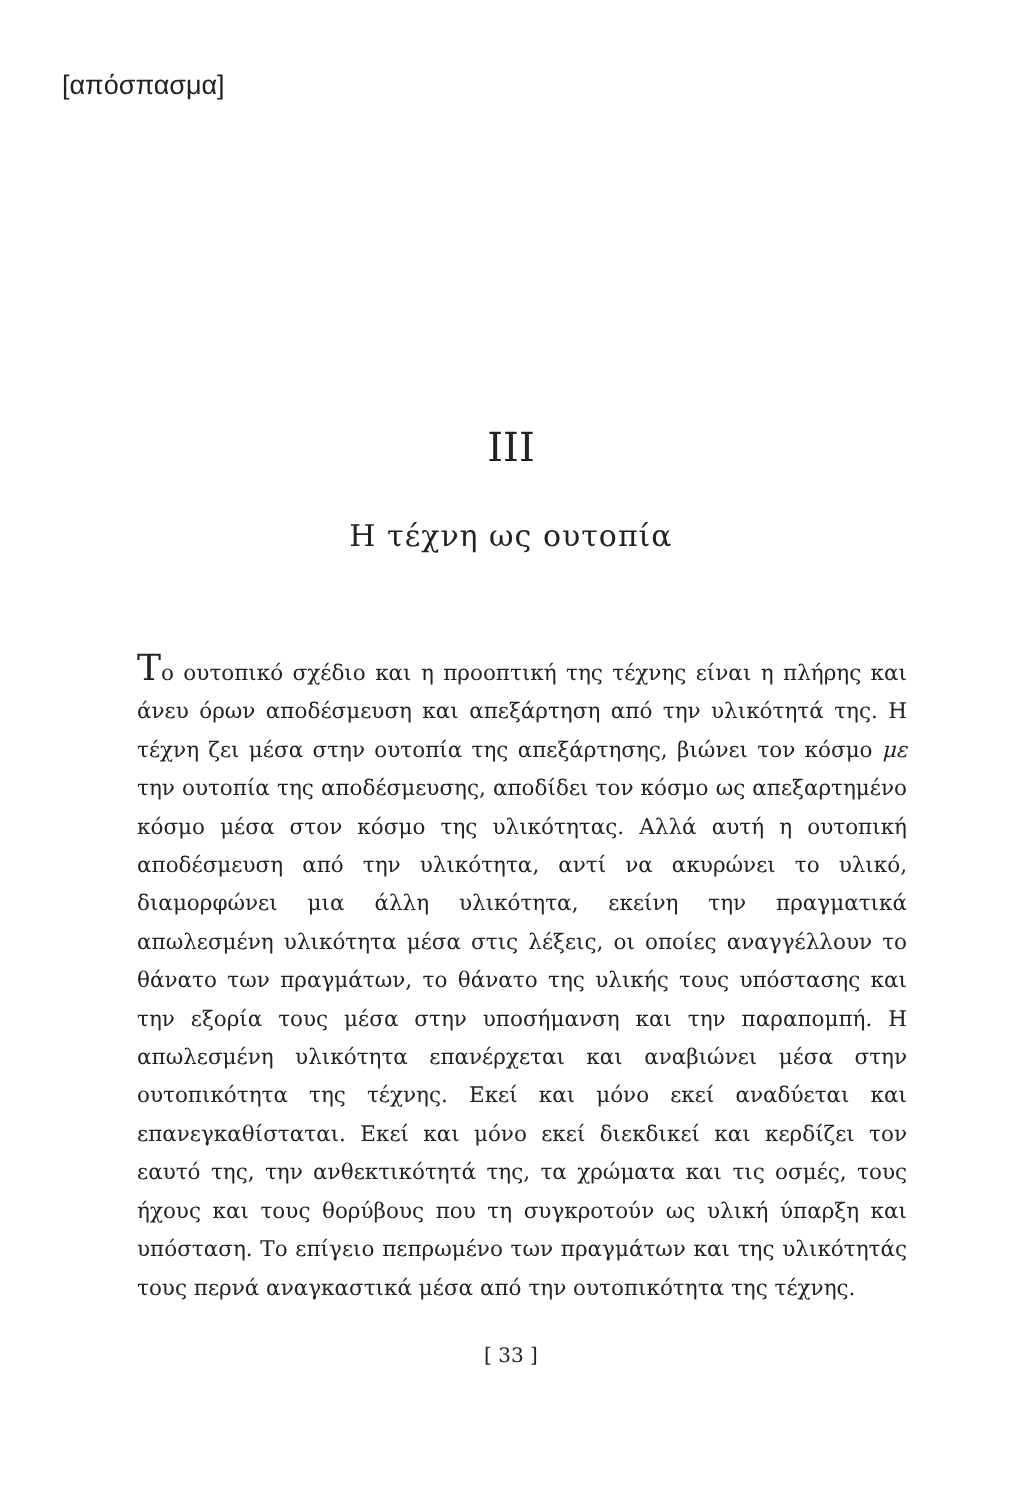[απόσπασμα]
III
Η τέχνη ως ουτοπία
Το ουτοπικό σχέδιο και η προοπτική της τέχνης είναι η πλήρης και άνευ όρων αποδέσμευση και απεξάρτηση από την υλικότητά της. Η τέχνη ζει μέσα στην ουτοπία της απεξάρτησης, βιώνει τον κόσμο με την ουτοπία της αποδέσμευσης, αποδίδει τον κόσμο ως απεξαρτημένο κόσμο μέσα στον κόσμο της υλικότητας. Αλλά αυτή η ουτοπική αποδέσμευση από την υλικότητα, αντί να ακυρώνει το υλικό, διαμορφώνει μια άλλη υλικότητα, εκείνη την πραγματικά απωλεσμένη υλικότητα μέσα στις λέξεις, οι οποίες αναγγέλλουν το θάνατο των πραγμάτων, το θάνατο της υλικής τους υπόστασης και την εξορία τους μέσα στην υποσήμανση και την παραπομπή. Η απωλεσμένη υλικότητα επανέρχεται και αναβιώνει μέσα στην ουτοπικότητα της τέχνης. Εκεί και μόνο εκεί αναδύεται και επανεγκαθίσταται. Εκεί και μόνο εκεί διεκδικεί και κερδίζει τον εαυτό της, την ανθεκτικότητά της, τα χρώματα και τις οσμές, τους ήχους και τους θορύβους που τη συγκροτούν ως υλική ύπαρξη και υπόσταση. Το επίγειο πεπρωμένο των πραγμάτων και της υλικότητάς τους περνά αναγκαστικά μέσα από την ουτοπικότητα της τέχνης.
[ 33 ]